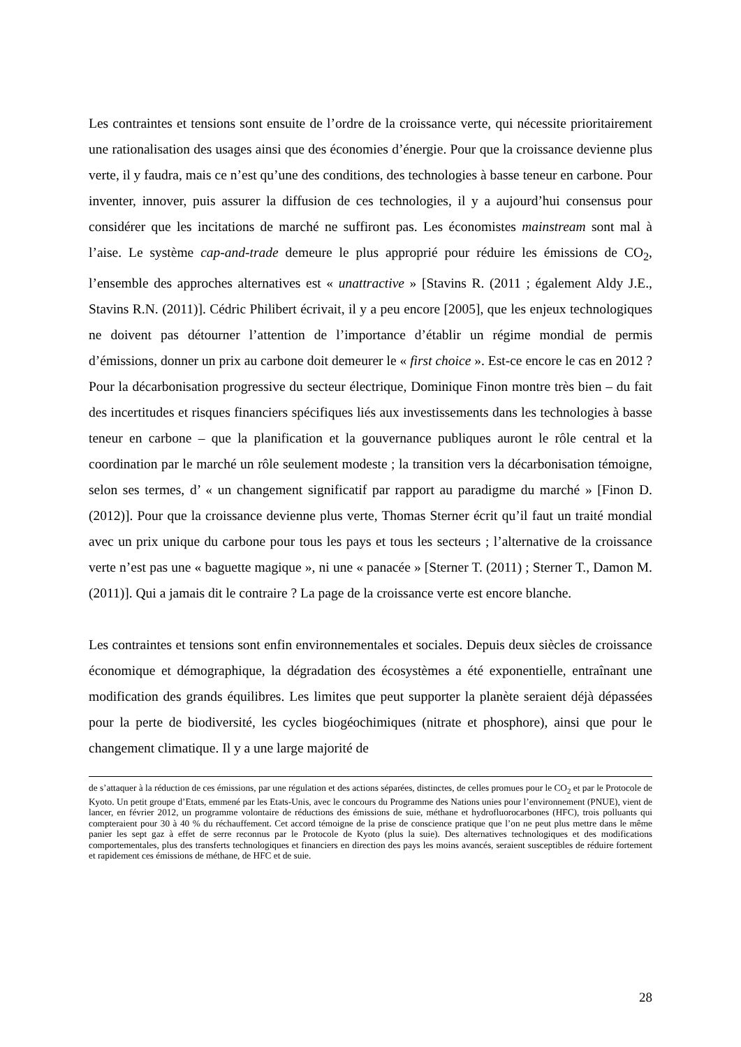Les contraintes et tensions sont ensuite de l’ordre de la croissance verte, qui nécessite prioritairement une rationalisation des usages ainsi que des économies d’énergie. Pour que la croissance devienne plus verte, il y faudra, mais ce n’est qu’une des conditions, des technologies à basse teneur en carbone. Pour inventer, innover, puis assurer la diffusion de ces technologies, il y a aujourd’hui consensus pour considérer que les incitations de marché ne suffiront pas. Les économistes mainstream sont mal à l’aise. Le système cap-and-trade demeure le plus approprié pour réduire les émissions de CO<sub>2</sub>, l’ensemble des approches alternatives est « unattractive » [Stavins R. (2011 ; également Aldy J.E., Stavins R.N. (2011)]. Cédric Philibert écrivait, il y a peu encore [2005], que les enjeux technologiques ne doivent pas détourner l’attention de l’importance d’établir un régime mondial de permis d’émissions, donner un prix au carbone doit demeurer le « first choice ». Est-ce encore le cas en 2012 ? Pour la décarbonisation progressive du secteur électrique, Dominique Finon montre très bien – du fait des incertitudes et risques financiers spécifiques liés aux investissements dans les technologies à basse teneur en carbone – que la planification et la gouvernance publiques auront le rôle central et la coordination par le marché un rôle seulement modeste ; la transition vers la décarbonisation témoigne, selon ses termes, d’ « un changement significatif par rapport au paradigme du marché » [Finon D. (2012)]. Pour que la croissance devienne plus verte, Thomas Sterner écrit qu’il faut un traité mondial avec un prix unique du carbone pour tous les pays et tous les secteurs ; l’alternative de la croissance verte n’est pas une « baguette magique », ni une « panacée » [Sterner T. (2011) ; Sterner T., Damon M. (2011)]. Qui a jamais dit le contraire ? La page de la croissance verte est encore blanche.
Les contraintes et tensions sont enfin environnementales et sociales. Depuis deux siècles de croissance économique et démographique, la dégradation des écosystèmes a été exponentielle, entraînant une modification des grands équilibres. Les limites que peut supporter la planète seraient déjà dépassées pour la perte de biodiversité, les cycles biogéochimiques (nitrate et phosphore), ainsi que pour le changement climatique. Il y a une large majorité de
de s’attaquer à la réduction de ces émissions, par une régulation et des actions séparées, distinctes, de celles promues pour le CO<sub>2</sub> et par le Protocole de Kyoto. Un petit groupe d’Etats, emmené par les Etats-Unis, avec le concours du Programme des Nations unies pour l’environnement (PNUE), vient de lancer, en février 2012, un programme volontaire de réductions des émissions de suie, méthane et hydrofluorocarbones (HFC), trois polluants qui compteraient pour 30 à 40 % du réchauffement. Cet accord témoigne de la prise de conscience pratique que l’on ne peut plus mettre dans le même panier les sept gaz à effet de serre reconnus par le Protocole de Kyoto (plus la suie). Des alternatives technologiques et des modifications comportementales, plus des transferts technologiques et financiers en direction des pays les moins avancés, seraient susceptibles de réduire fortement et rapidement ces émissions de méthane, de HFC et de suie.
28